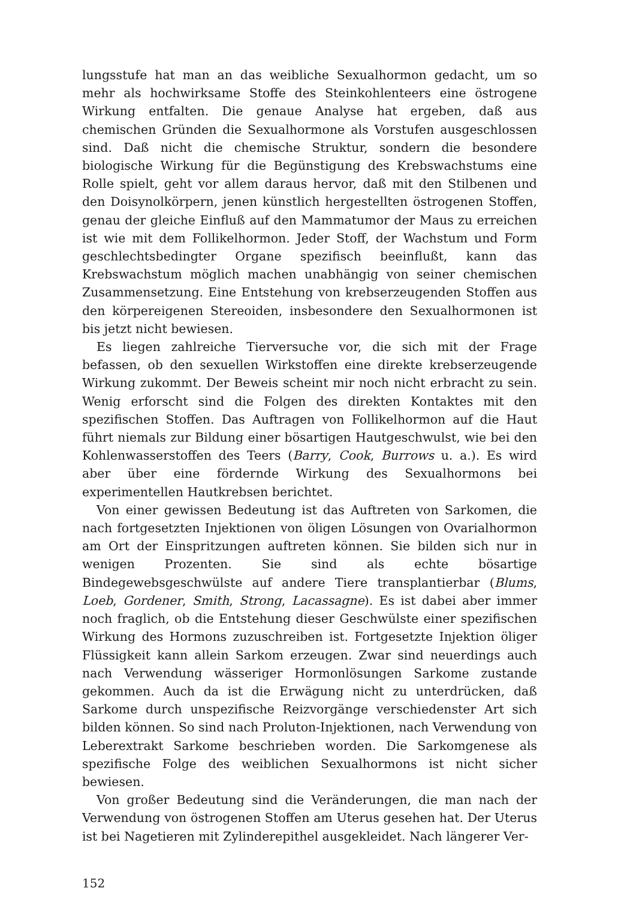lungsstufe hat man an das weibliche Sexualhormon gedacht, um so mehr als hochwirksame Stoffe des Steinkohlenteers eine östrogene Wirkung entfalten. Die genaue Analyse hat ergeben, daß aus chemischen Gründen die Sexualhormone als Vorstufen ausgeschlossen sind. Daß nicht die chemische Struktur, sondern die besondere biologische Wirkung für die Begünstigung des Krebswachstums eine Rolle spielt, geht vor allem daraus hervor, daß mit den Stilbenen und den Doisynolkörpern, jenen künstlich hergestellten östrogenen Stoffen, genau der gleiche Einfluß auf den Mammatumor der Maus zu erreichen ist wie mit dem Follikelhormon. Jeder Stoff, der Wachstum und Form geschlechtsbedingter Organe spezifisch beeinflußt, kann das Krebswachstum möglich machen unabhängig von seiner chemischen Zusammensetzung. Eine Entstehung von krebserzeugenden Stoffen aus den körpereigenen Stereoiden, insbesondere den Sexualhormonen ist bis jetzt nicht bewiesen.
Es liegen zahlreiche Tierversuche vor, die sich mit der Frage befassen, ob den sexuellen Wirkstoffen eine direkte krebserzeugende Wirkung zukommt. Der Beweis scheint mir noch nicht erbracht zu sein. Wenig erforscht sind die Folgen des direkten Kontaktes mit den spezifischen Stoffen. Das Auftragen von Follikelhormon auf die Haut führt niemals zur Bildung einer bösartigen Hautgeschwulst, wie bei den Kohlenwasserstoffen des Teers (Barry, Cook, Burrows u. a.). Es wird aber über eine fördernde Wirkung des Sexualhormons bei experimentellen Hautkrebsen berichtet.
Von einer gewissen Bedeutung ist das Auftreten von Sarkomen, die nach fortgesetzten Injektionen von öligen Lösungen von Ovarialhormon am Ort der Einspritzungen auftreten können. Sie bilden sich nur in wenigen Prozenten. Sie sind als echte bösartige Bindegewebsgeschwülste auf andere Tiere transplantierbar (Blums, Loeb, Gordener, Smith, Strong, Lacassagne). Es ist dabei aber immer noch fraglich, ob die Entstehung dieser Geschwülste einer spezifischen Wirkung des Hormons zuzuschreiben ist. Fortgesetzte Injektion öliger Flüssigkeit kann allein Sarkom erzeugen. Zwar sind neuerdings auch nach Verwendung wässeriger Hormonlösungen Sarkome zustande gekommen. Auch da ist die Erwägung nicht zu unterdrücken, daß Sarkome durch unspezifische Reizvorgänge verschiedenster Art sich bilden können. So sind nach Proluton-Injektionen, nach Verwendung von Leberextrakt Sarkome beschrieben worden. Die Sarkomgenese als spezifische Folge des weiblichen Sexualhormons ist nicht sicher bewiesen.
Von großer Bedeutung sind die Veränderungen, die man nach der Verwendung von östrogenen Stoffen am Uterus gesehen hat. Der Uterus ist bei Nagetieren mit Zylinderepithel ausgekleidet. Nach längerer Ver-
152